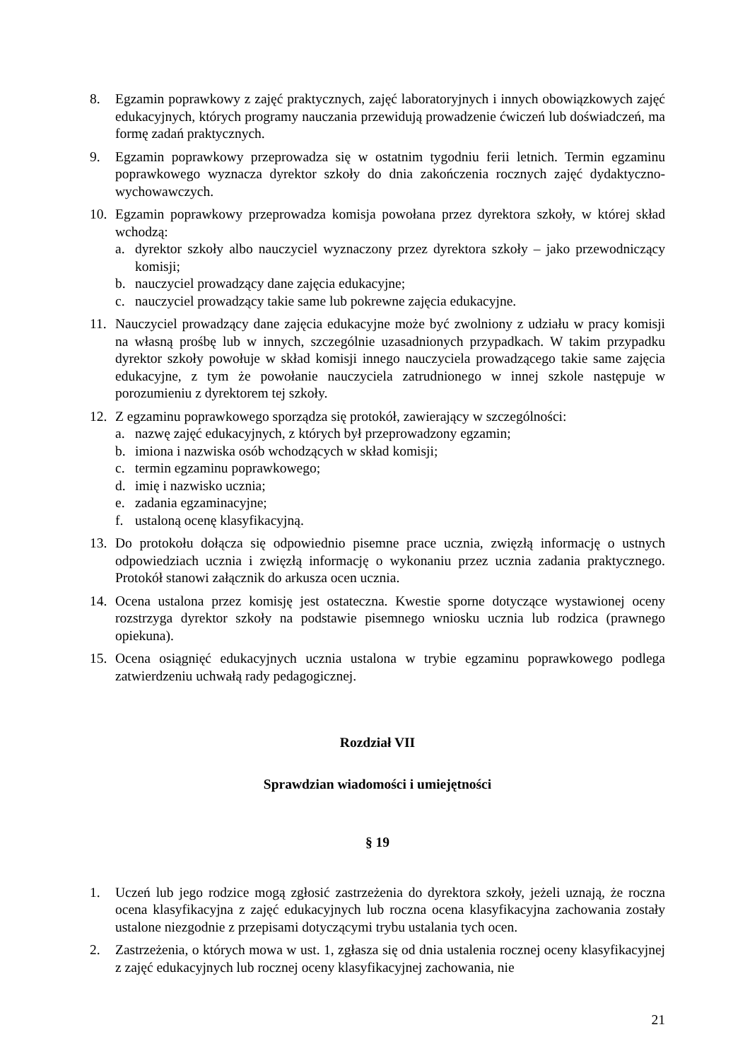8. Egzamin poprawkowy z zajęć praktycznych, zajęć laboratoryjnych i innych obowiązkowych zajęć edukacyjnych, których programy nauczania przewidują prowadzenie ćwiczeń lub doświadczeń, ma formę zadań praktycznych.
9. Egzamin poprawkowy przeprowadza się w ostatnim tygodniu ferii letnich. Termin egzaminu poprawkowego wyznacza dyrektor szkoły do dnia zakończenia rocznych zajęć dydaktyczno-wychowawczych.
10. Egzamin poprawkowy przeprowadza komisja powołana przez dyrektora szkoły, w której skład wchodzą:
a. dyrektor szkoły albo nauczyciel wyznaczony przez dyrektora szkoły – jako przewodniczący komisji;
b. nauczyciel prowadzący dane zajęcia edukacyjne;
c. nauczyciel prowadzący takie same lub pokrewne zajęcia edukacyjne.
11. Nauczyciel prowadzący dane zajęcia edukacyjne może być zwolniony z udziału w pracy komisji na własną prośbę lub w innych, szczególnie uzasadnionych przypadkach. W takim przypadku dyrektor szkoły powołuje w skład komisji innego nauczyciela prowadzącego takie same zajęcia edukacyjne, z tym że powołanie nauczyciela zatrudnionego w innej szkole następuje w porozumieniu z dyrektorem tej szkoły.
12. Z egzaminu poprawkowego sporządza się protokół, zawierający w szczególności:
a. nazwę zajęć edukacyjnych, z których był przeprowadzony egzamin;
b. imiona i nazwiska osób wchodzących w skład komisji;
c. termin egzaminu poprawkowego;
d. imię i nazwisko ucznia;
e. zadania egzaminacyjne;
f. ustaloną ocenę klasyfikacyjną.
13. Do protokołu dołącza się odpowiednio pisemne prace ucznia, zwięzłą informację o ustnych odpowiedziach ucznia i zwięzłą informację o wykonaniu przez ucznia zadania praktycznego. Protokół stanowi załącznik do arkusza ocen ucznia.
14. Ocena ustalona przez komisję jest ostateczna. Kwestie sporne dotyczące wystawionej oceny rozstrzyga dyrektor szkoły na podstawie pisemnego wniosku ucznia lub rodzica (prawnego opiekuna).
15. Ocena osiągnięć edukacyjnych ucznia ustalona w trybie egzaminu poprawkowego podlega zatwierdzeniu uchwałą rady pedagogicznej.
Rozdział VII
Sprawdzian wiadomości i umiejętności
§ 19
1. Uczeń lub jego rodzice mogą zgłosić zastrzeżenia do dyrektora szkoły, jeżeli uznają, że roczna ocena klasyfikacyjna z zajęć edukacyjnych lub roczna ocena klasyfikacyjna zachowania zostały ustalone niezgodnie z przepisami dotyczącymi trybu ustalania tych ocen.
2. Zastrzeżenia, o których mowa w ust. 1, zgłasza się od dnia ustalenia rocznej oceny klasyfikacyjnej z zajęć edukacyjnych lub rocznej oceny klasyfikacyjnej zachowania, nie
21